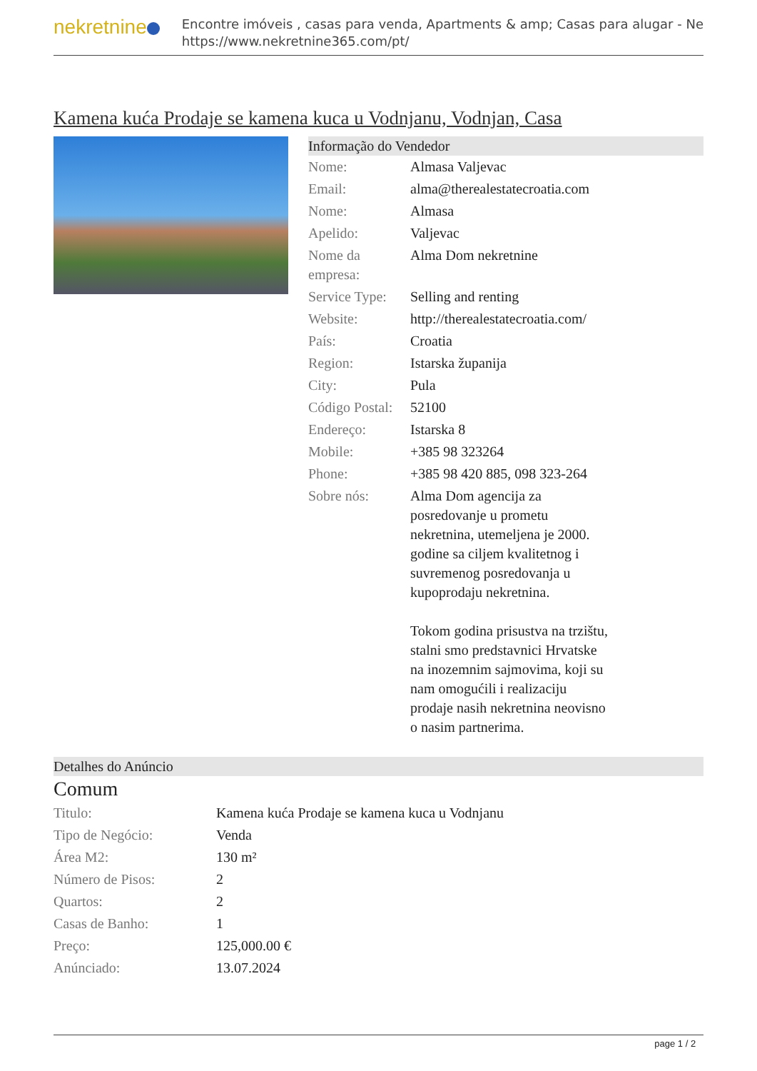nekretnine
Encontre imóveis , casas para venda, Apartments & amp; Casas para alugar - Ne
https://www.nekretnine365.com/pt/
Kamena kuća Prodaje se kamena kuca u Vodnjanu, Vodnjan, Casa
Informação do Vendedor
| Nome: | Almasa Valjevac |
| Email: | alma@therealestatecroatia.com |
| Nome: | Almasa |
| Apelido: | Valjevac |
| Nome da empresa: | Alma Dom nekretnine |
| Service Type: | Selling and renting |
| Website: | http://therealestatecroatia.com/ |
| País: | Croatia |
| Region: | Istarska županija |
| City: | Pula |
| Código Postal: | 52100 |
| Endereço: | Istarska 8 |
| Mobile: | +385 98 323264 |
| Phone: | +385 98 420 885, 098 323-264 |
| Sobre nós: | Alma Dom agencija za posredovanje u prometu nekretnina, utemeljena je 2000. godine sa ciljem kvalitetnog i suvremenog posredovanja u kupoprodaju nekretnina. Tokom godina prisustva na trzištu, stalni smo predstavnici Hrvatske na inozemnim sajmovima, koji su nam omogućili i realizaciju prodaje nasih nekretnina neovisno o nasim partnerima. |
Detalhes do Anúncio
Comum
| Titulo: | Kamena kuća Prodaje se kamena kuca u Vodnjanu |
| Tipo de Negócio: | Venda |
| Área M2: | 130 m² |
| Número de Pisos: | 2 |
| Quartos: | 2 |
| Casas de Banho: | 1 |
| Preço: | 125,000.00 € |
| Anúnciado: | 13.07.2024 |
page 1 / 2